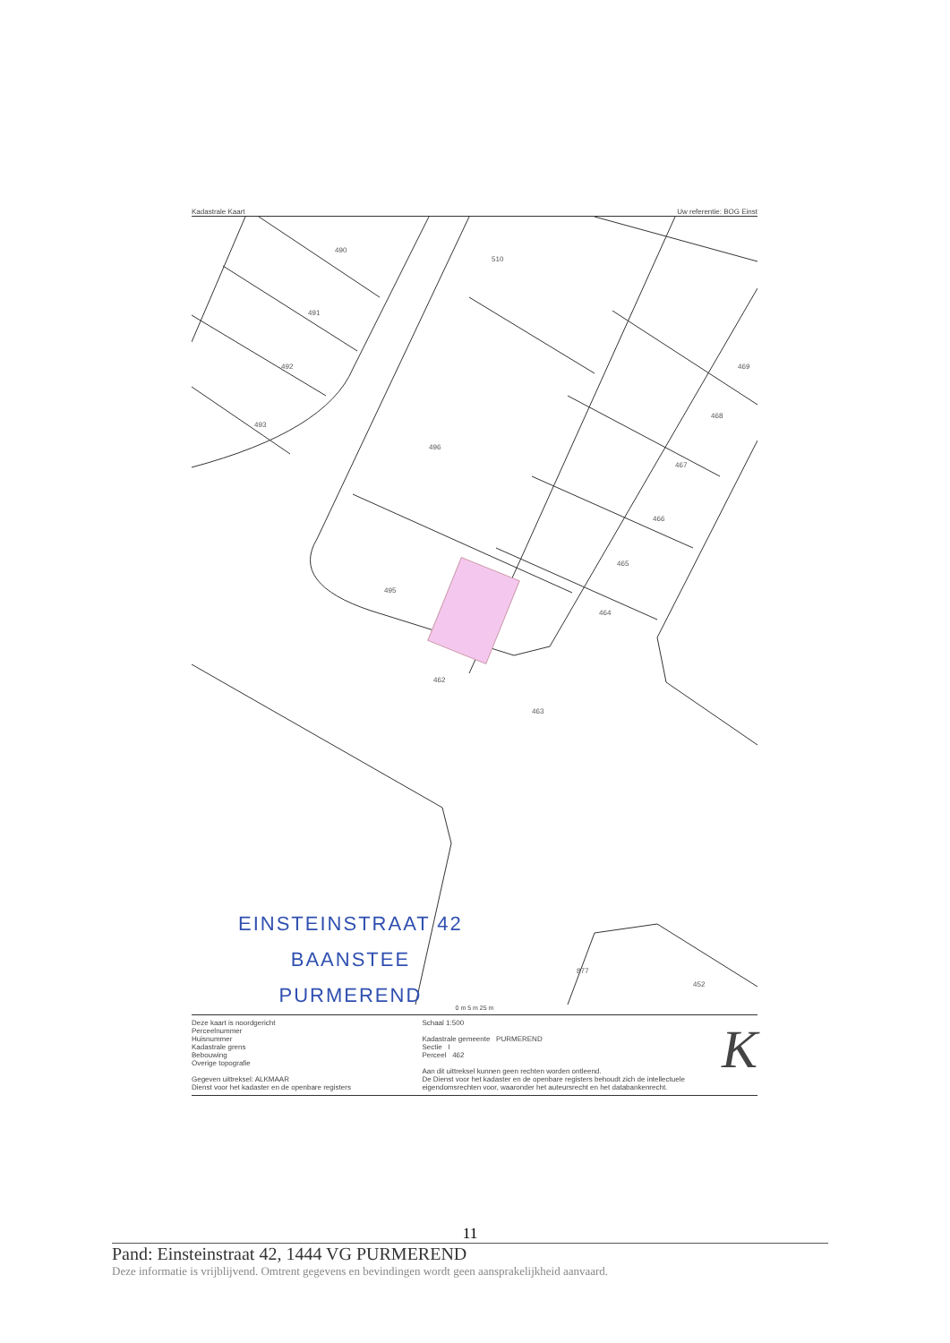Kadastrale Kaart Uw referentie: BOG Einst
490
491
492
493
510
496
495
462
463
464
465
466
467
468
469
877
452
EINSTEINSTRAAT 42
BAANSTEE
PURMEREND
0 m 5 m 25 m
Deze kaart is noordgericht
Perceelnummer
Huisnummer
Kadastrale grens
Bebouwing
Overige topografie
Gegeven uittreksel: ALKMAAR
Dienst voor het kadaster en de openbare registers
Schaal 1:500
Kadastrale gemeente PURMEREND
Sectie I
Perceel 462
Aan dit uittreksel kunnen geen rechten worden ontleend.
De Dienst voor het kadaster en de openbare registers behoudt zich de intellectuele eigendomsrechten voor, waaronder het auteursrecht en het databankenrecht.
K
11
Pand: Einsteinstraat 42, 1444 VG PURMEREND
Deze informatie is vrijblijvend. Omtrent gegevens en bevindingen wordt geen aansprakelijkheid aanvaard.